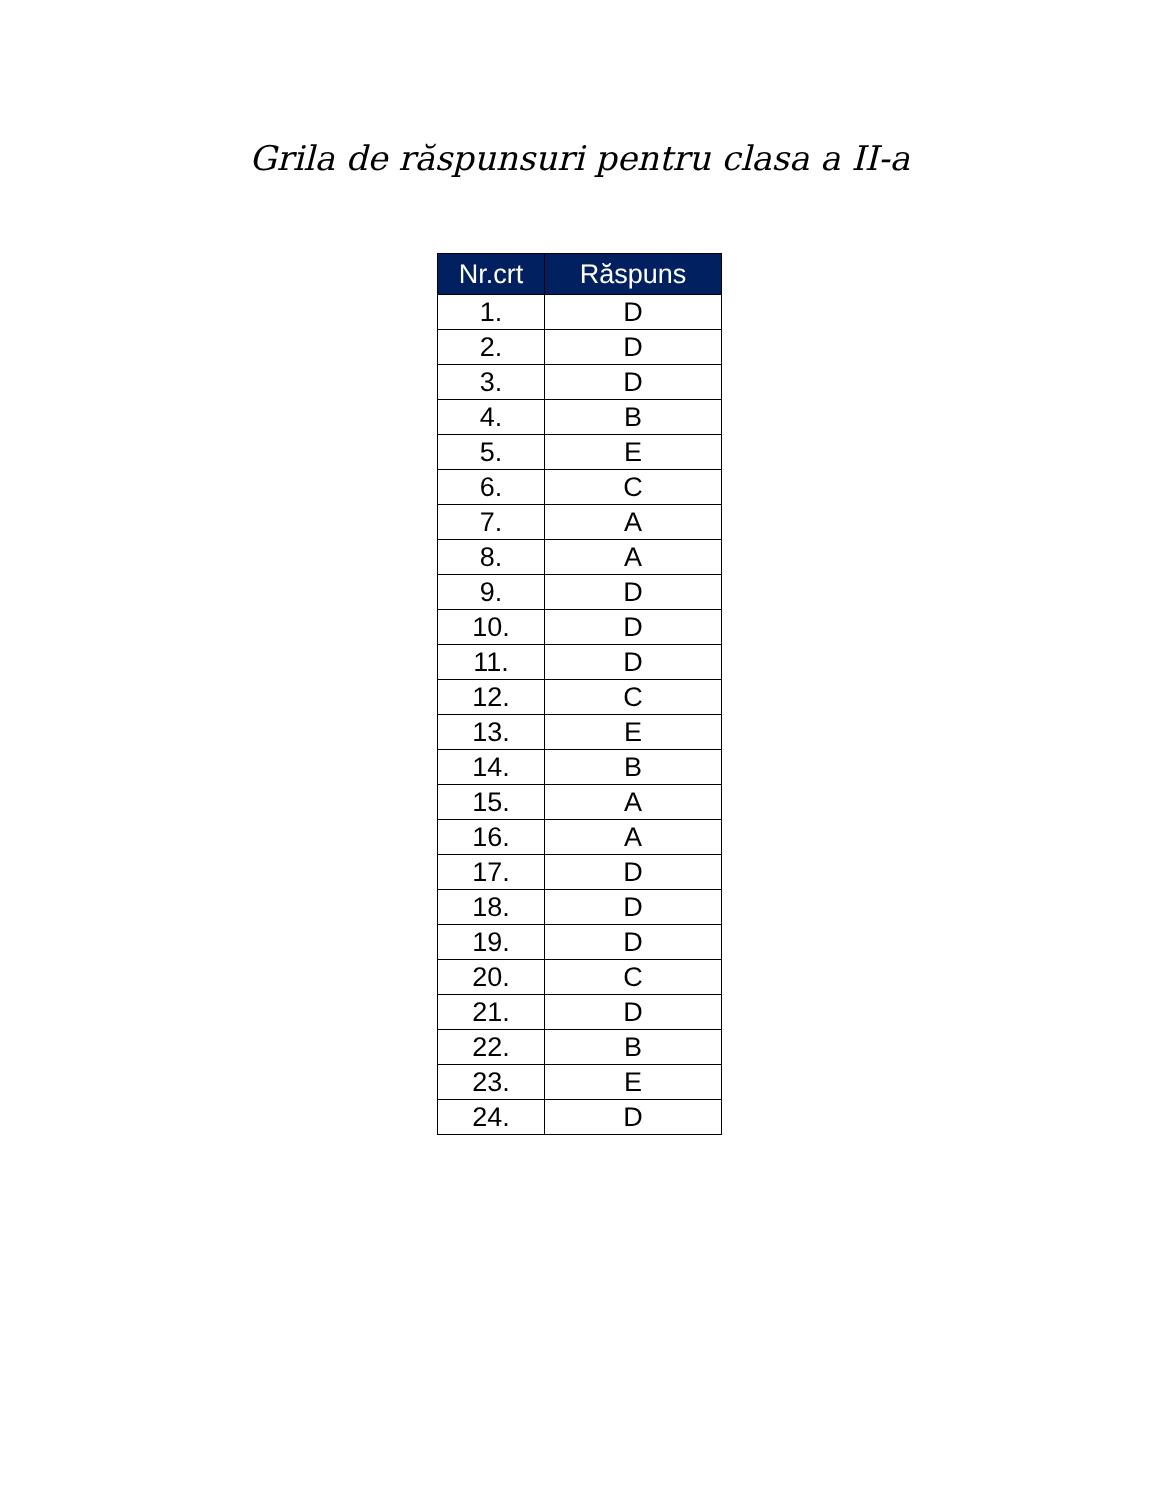Grila de răspunsuri pentru clasa a II-a
| Nr.crt | Răspuns |
| --- | --- |
| 1. | D |
| 2. | D |
| 3. | D |
| 4. | B |
| 5. | E |
| 6. | C |
| 7. | A |
| 8. | A |
| 9. | D |
| 10. | D |
| 11. | D |
| 12. | C |
| 13. | E |
| 14. | B |
| 15. | A |
| 16. | A |
| 17. | D |
| 18. | D |
| 19. | D |
| 20. | C |
| 21. | D |
| 22. | B |
| 23. | E |
| 24. | D |